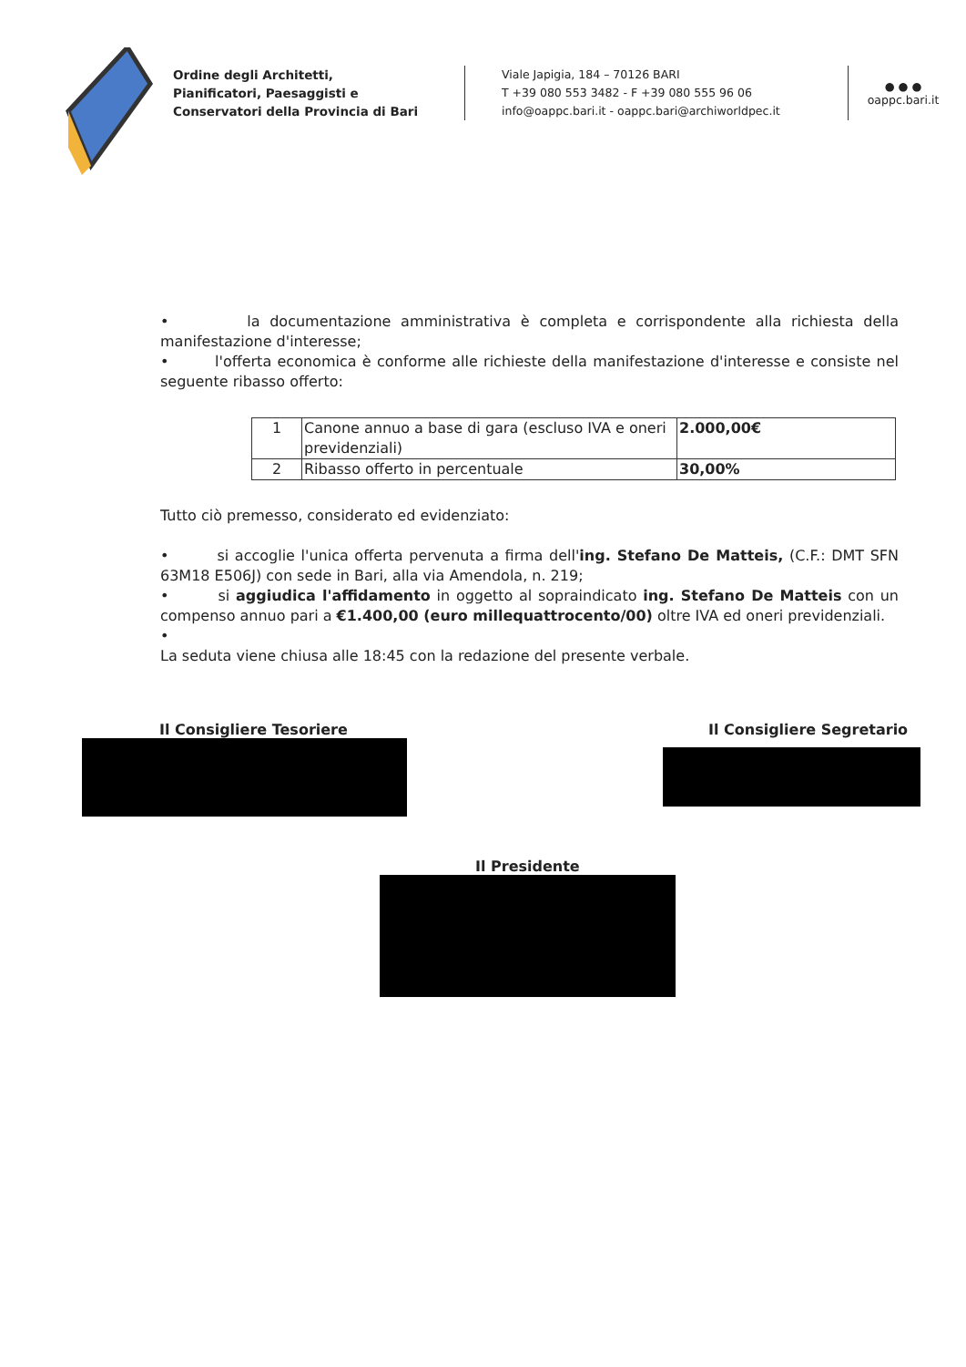Ordine degli Architetti,
Pianificatori, Paesaggisti e
Conservatori della Provincia di Bari
Viale Japigia, 184 – 70126 BARI
T +39 080 553 3482 - F +39 080 555 96 06
info@oappc.bari.it - oappc.bari@archiworldpec.it
● ● ●
oappc.bari.it
• la documentazione amministrativa è completa e corrispondente alla richiesta della manifestazione d'interesse;
• l'offerta economica è conforme alle richieste della manifestazione d'interesse e consiste nel seguente ribasso offerto:
| 1 | Canone annuo a base di gara (escluso IVA e oneri previdenziali) | 2.000,00€ |
| 2 | Ribasso offerto in percentuale | 30,00% |
Tutto ciò premesso, considerato ed evidenziato:
• si accoglie l'unica offerta pervenuta a firma dell'ing. Stefano De Matteis, (C.F.: DMT SFN 63M18 E506J) con sede in Bari, alla via Amendola, n. 219;
• si aggiudica l'affidamento in oggetto al sopraindicato ing. Stefano De Matteis con un compenso annuo pari a €1.400,00 (euro millequattrocento/00) oltre IVA ed oneri previdenziali.
•
La seduta viene chiusa alle 18:45 con la redazione del presente verbale.
Il Consigliere Tesoriere Il Consigliere Segretario
Il Presidente